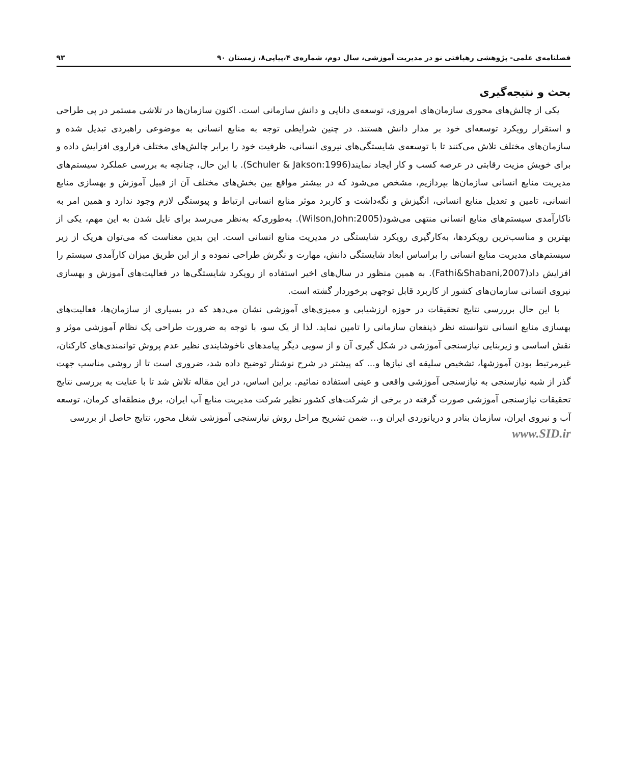فصلنامه‌ی علمی- پژوهشی رهیافتی نو در مدیریت آموزشی، سال دوم، شماره‌ی ۴،پیاپی۸، زمستان ۹۰ ۹۳
بحث و نتیجه‌گیری
یکی از چالش‌های محوری سازمان‌های امروزی، توسعه‌ی دانایی و دانش سازمانی است. اکنون سازمان‌ها در تلاشی مستمر در پی طراحی و استقرار رویکرد توسعه‌ای خود بر مدار دانش هستند. در چنین شرایطی توجه به منابع انسانی به موضوعی راهبردی تبدیل شده و سازمان‌های مختلف تلاش می‌کنند تا با توسعه‌ی شایستگی‌های نیروی انسانی، ظرفیت خود را برابر چالش‌های مختلف فراروی افزایش داده و برای خویش مزیت رقابتی در عرصه کسب و کار ایجاد نمایند(Schuler & Jakson:1996). با این حال، چنانچه به بررسی عملکرد سیستم‌های مدیریت منابع انسانی سازمان‌ها بپردازیم، مشخص می‌شود که در بیشتر مواقع بین بخش‌های مختلف آن از قبیل آموزش و بهسازی منابع انسانی، تامین و تعدیل منابع انسانی، انگیزش و نگه‌داشت و کاربرد موثر منابع انسانی ارتباط و پیوستگی لازم وجود ندارد و همین امر به ناکارآمدی سیستم‌های منابع انسانی منتهی می‌شود(Wilson,John:2005). به‌طوری‌که به‌نظر می‌رسد برای نایل شدن به این مهم، یکی از بهترین و مناسب‌ترین رویکردها، به‌کارگیری رویکرد شایستگی در مدیریت منابع انسانی است. این بدین معناست که می‌توان هریک از زیر سیستم‌های مدیریت منابع انسانی را براساس ابعاد شایستگی دانش، مهارت و نگرش طراحی نموده و از این طریق میزان کارآمدی سیستم را افزایش داد(Fathi&Shabani,2007). به همین منظور در سال‌های اخیر استفاده از رویکرد شایستگی‌ها در فعالیت‌های آموزش و بهسازی نیروی انسانی سازمان‌های کشور از کاربرد قابل توجهی برخوردار گشته است.
با این حال برررسی نتایج تحقیقات در حوزه ارزشیابی و ممیزی‌های آموزشی نشان می‌دهد که در بسیاری از سازمان‌ها، فعالیت‌های بهسازی منابع انسانی نتوانسته نظر ذینفعان سازمانی را تامین نماید. لذا از یک سو، با توجه به ضرورت طراحی یک نظام آموزشی موثر و نقش اساسی و زیربنایی نیازسنجی آموزشی در شکل گیری آن و از سویی دیگر پیامدهای ناخوشایندی نظیر عدم پروش توانمندی‌های کارکنان، غیرمرتبط بودن آموزشها، تشخیص سلیقه ای نیازها و... که پیشتر در شرح نوشتار توضیح داده شد، ضروری است تا از روشی مناسب جهت گذر از شبه نیازسنجی به نیازسنجی آموزشی واقعی و عینی استفاده نمائیم. براین اساس، در این مقاله تلاش شد تا با عنایت به بررسی نتایج تحقیقات نیازسنجی آموزشی صورت گرفته در برخی از شرکت‌های کشور نظیر شرکت مدیریت منابع آب ایران، برق منطقه‌ای کرمان، توسعه آب و نیروی ایران، سازمان بنادر و دریانوردی ایران و... ضمن تشریح مراحل روش نیازسنجی آموزشی شغل محور، نتایج حاصل از بررسی
www.SID.ir